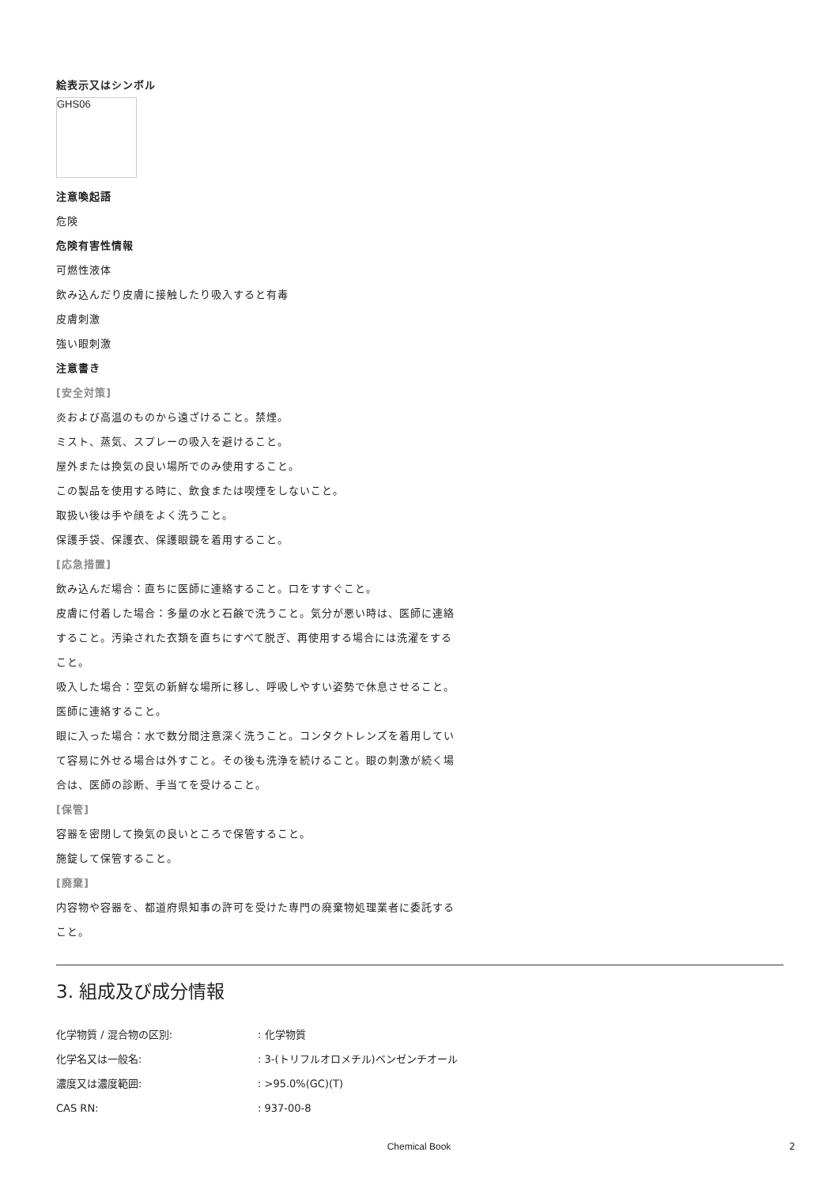絵表示又はシンボル
GHS06
注意喚起語
危険
危険有害性情報
可燃性液体
飲み込んだり皮膚に接触したり吸入すると有毒
皮膚刺激
強い眼刺激
注意書き
[安全対策]
炎および高温のものから遠ざけること。禁煙。
ミスト、蒸気、スプレーの吸入を避けること。
屋外または換気の良い場所でのみ使用すること。
この製品を使用する時に、飲食または喫煙をしないこと。
取扱い後は手や顔をよく洗うこと。
保護手袋、保護衣、保護眼鏡を着用すること。
[応急措置]
飲み込んだ場合：直ちに医師に連絡すること。口をすすぐこと。
皮膚に付着した場合：多量の水と石鹸で洗うこと。気分が悪い時は、医師に連絡すること。汚染された衣類を直ちにすべて脱ぎ、再使用する場合には洗濯をすること。
吸入した場合：空気の新鮮な場所に移し、呼吸しやすい姿勢で休息させること。医師に連絡すること。
眼に入った場合：水で数分間注意深く洗うこと。コンタクトレンズを着用していて容易に外せる場合は外すこと。その後も洗浄を続けること。眼の刺激が続く場合は、医師の診断、手当てを受けること。
[保管]
容器を密閉して換気の良いところで保管すること。
施錠して保管すること。
[廃棄]
内容物や容器を、都道府県知事の許可を受けた専門の廃棄物処理業者に委託すること。
3. 組成及び成分情報
化学物質 / 混合物の区別:: 化学物質
化学名又は一般名:: 3-(トリフルオロメチル)ベンゼンチオール
濃度又は濃度範囲:: >95.0%(GC)(T)
CAS RN:: 937-00-8
Chemical Book 2